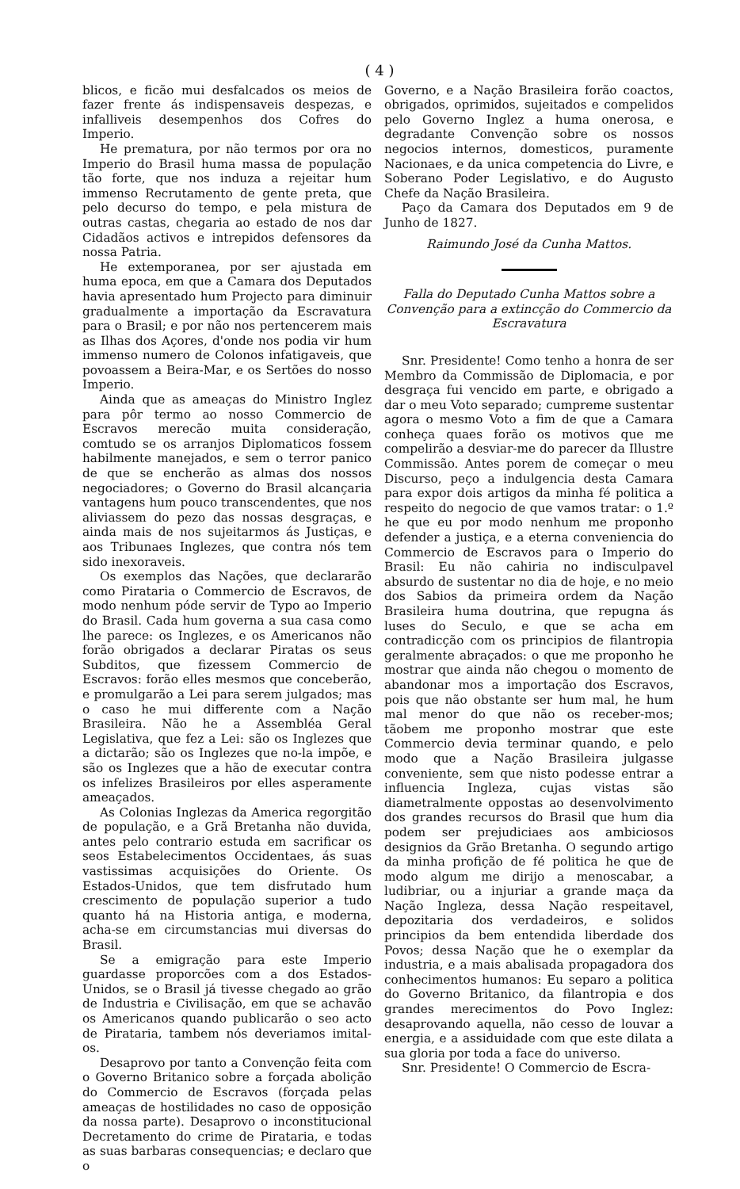( 4 )
blicos, e ficão mui desfalcados os meios de fazer frente ás indispensaveis despezas, e infalliveis desempenhos dos Cofres do Imperio.
He prematura, por não termos por ora no Imperio do Brasil huma massa de população tão forte, que nos induza a rejeitar hum immenso Recrutamento de gente preta, que pelo decurso do tempo, e pela mistura de outras castas, chegaria ao estado de nos dar Cidadãos activos e intrepidos defensores da nossa Patria.
He extemporanea, por ser ajustada em huma epoca, em que a Camara dos Deputados havia apresentado hum Projecto para diminuir gradualmente a importação da Escravatura para o Brasil; e por não nos pertencerem mais as Ilhas dos Açores, d'onde nos podia vir hum immenso numero de Colonos infatigaveis, que povoassem a Beira-Mar, e os Sertões do nosso Imperio.
Ainda que as ameaças do Ministro Inglez para pôr termo ao nosso Commercio de Escravos merecão muita consideração, comtudo se os arranjos Diplomaticos fossem habilmente manejados, e sem o terror panico de que se encherão as almas dos nossos negociadores; o Governo do Brasil alcançaria vantagens hum pouco transcendentes, que nos aliviassem do pezo das nossas desgraças, e ainda mais de nos sujeitarmos ás Justiças, e aos Tribunaes Inglezes, que contra nós tem sido inexoraveis.
Os exemplos das Nações, que declararão como Pirataria o Commercio de Escravos, de modo nenhum póde servir de Typo ao Imperio do Brasil. Cada hum governa a sua casa como lhe parece: os Inglezes, e os Americanos não forão obrigados a declarar Piratas os seus Subditos, que fizessem Commercio de Escravos: forão elles mesmos que conceberão, e promulgarão a Lei para serem julgados; mas o caso he mui differente com a Nação Brasileira. Não he a Assembléa Geral Legislativa, que fez a Lei: são os Inglezes que a dictarão; são os Inglezes que no-la impõe, e são os Inglezes que a hão de executar contra os infelizes Brasileiros por elles asperamente ameaçados.
As Colonias Inglezas da America regorgitão de população, e a Grã Bretanha não duvida, antes pelo contrario estuda em sacrificar os seos Estabelecimentos Occidentaes, ás suas vastissimas acquisições do Oriente. Os Estados-Unidos, que tem disfrutado hum crescimento de população superior a tudo quanto há na Historia antiga, e moderna, acha-se em circumstancias mui diversas do Brasil.
Se a emigração para este Imperio guardasse proporcões com a dos Estados-Unidos, se o Brasil já tivesse chegado ao grão de Industria e Civilisação, em que se achavão os Americanos quando publicarão o seo acto de Pirataria, tambem nós deveriamos imital-os.
Desaprovo por tanto a Convenção feita com o Governo Britanico sobre a forçada abolição do Commercio de Escravos (forçada pelas ameaças de hostilidades no caso de opposição da nossa parte). Desaprovo o inconstitucional Decretamento do crime de Pirataria, e todas as suas barbaras consequencias; e declaro que o
Governo, e a Nação Brasileira forão coactos, obrigados, oprimidos, sujeitados e compelidos pelo Governo Inglez a huma onerosa, e degradante Convenção sobre os nossos negocios internos, domesticos, puramente Nacionaes, e da unica competencia do Livre, e Soberano Poder Legislativo, e do Augusto Chefe da Nação Brasileira.
Paço da Camara dos Deputados em 9 de Junho de 1827.
Raimundo José da Cunha Mattos.
Falla do Deputado Cunha Mattos sobre a Convenção para a extincção do Commercio da Escravatura
Snr. Presidente! Como tenho a honra de ser Membro da Commissão de Diplomacia, e por desgraça fui vencido em parte, e obrigado a dar o meu Voto separado; cumpreme sustentar agora o mesmo Voto a fim de que a Camara conheça quaes forão os motivos que me compelirão a desviar-me do parecer da Illustre Commissão. Antes porem de começar o meu Discurso, peço a indulgencia desta Camara para expor dois artigos da minha fé politica a respeito do negocio de que vamos tratar: o 1.º he que eu por modo nenhum me proponho defender a justiça, e a eterna conveniencia do Commercio de Escravos para o Imperio do Brasil: Eu não cahiria no indisculpavel absurdo de sustentar no dia de hoje, e no meio dos Sabios da primeira ordem da Nação Brasileira huma doutrina, que repugna ás luses do Seculo, e que se acha em contradicção com os principios de filantropia geralmente abraçados: o que me proponho he mostrar que ainda não chegou o momento de abandonar mos a importação dos Escravos, pois que não obstante ser hum mal, he hum mal menor do que não os receber-mos; tãobem me proponho mostrar que este Commercio devia terminar quando, e pelo modo que a Nação Brasileira julgasse conveniente, sem que nisto podesse entrar a influencia Ingleza, cujas vistas são diametralmente oppostas ao desenvolvimento dos grandes recursos do Brasil que hum dia podem ser prejudiciaes aos ambiciosos designios da Grão Bretanha. O segundo artigo da minha profição de fé politica he que de modo algum me dirijo a menoscabar, a ludibriar, ou a injuriar a grande maça da Nação Ingleza, dessa Nação respeitavel, depozitaria dos verdadeiros, e solidos principios da bem entendida liberdade dos Povos; dessa Nação que he o exemplar da industria, e a mais abalisada propagadora dos conhecimentos humanos: Eu separo a politica do Governo Britanico, da filantropia e dos grandes merecimentos do Povo Inglez: desaprovando aquella, não cesso de louvar a energia, e a assiduidade com que este dilata a sua gloria por toda a face do universo.
Snr. Presidente! O Commercio de Escra-